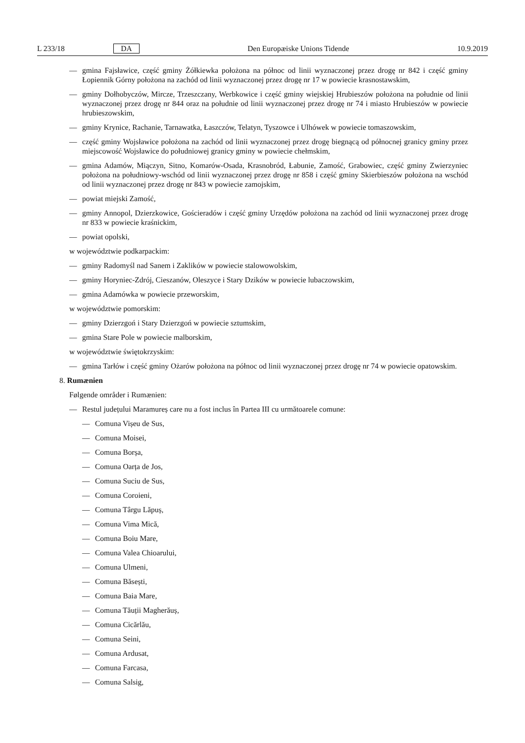L 233/18 DA Den Europæiske Unions Tidende 10.9.2019
— gmina Fajsławice, część gminy Żółkiewka położona na północ od linii wyznaczonej przez drogę nr 842 i część gminy Łopiennik Górny położona na zachód od linii wyznaczonej przez drogę nr 17 w powiecie krasnostawskim,
— gminy Dołhobyczów, Mircze, Trzeszczany, Werbkowice i część gminy wiejskiej Hrubieszów położona na południe od linii wyznaczonej przez drogę nr 844 oraz na południe od linii wyznaczonej przez drogę nr 74 i miasto Hrubieszów w powiecie hrubieszowskim,
— gminy Krynice, Rachanie, Tarnawatka, Łaszczów, Telatyn, Tyszowce i Ulhówek w powiecie tomaszowskim,
— część gminy Wojsławice położona na zachód od linii wyznaczonej przez drogę biegnącą od północnej granicy gminy przez miejscowość Wojsławice do południowej granicy gminy w powiecie chełmskim,
— gmina Adamów, Miączyn, Sitno, Komarów-Osada, Krasnobród, Łabunie, Zamość, Grabowiec, część gminy Zwierzyniec położona na południowy-wschód od linii wyznaczonej przez drogę nr 858 i część gminy Skierbieszów położona na wschód od linii wyznaczonej przez drogę nr 843 w powiecie zamojskim,
— powiat miejski Zamość,
— gminy Annopol, Dzierzkowice, Gościeradów i część gminy Urzędów położona na zachód od linii wyznaczonej przez drogę nr 833 w powiecie kraśnickim,
— powiat opolski,
w województwie podkarpackim:
— gminy Radomyśl nad Sanem i Zaklików w powiecie stalowowolskim,
— gminy Horyniec-Zdrój, Cieszanów, Oleszyce i Stary Dzików w powiecie lubaczowskim,
— gmina Adamówka w powiecie przeworskim,
w województwie pomorskim:
— gminy Dzierzgoń i Stary Dzierzgoń w powiecie sztumskim,
— gmina Stare Pole w powiecie malborskim,
w województwie świętokrzyskim:
— gmina Tarłów i część gminy Ożarów położona na północ od linii wyznaczonej przez drogę nr 74 w powiecie opatowskim.
8. Rumænien
Følgende områder i Rumænien:
— Restul județului Maramureș care nu a fost inclus în Partea III cu următoarele comune:
— Comuna Vișeu de Sus,
— Comuna Moisei,
— Comuna Borșa,
— Comuna Oarța de Jos,
— Comuna Suciu de Sus,
— Comuna Coroieni,
— Comuna Târgu Lăpuș,
— Comuna Vima Mică,
— Comuna Boiu Mare,
— Comuna Valea Chioarului,
— Comuna Ulmeni,
— Comuna Băsești,
— Comuna Baia Mare,
— Comuna Tăuții Magherăuș,
— Comuna Cicărlău,
— Comuna Seini,
— Comuna Ardusat,
— Comuna Farcasa,
— Comuna Salsig,